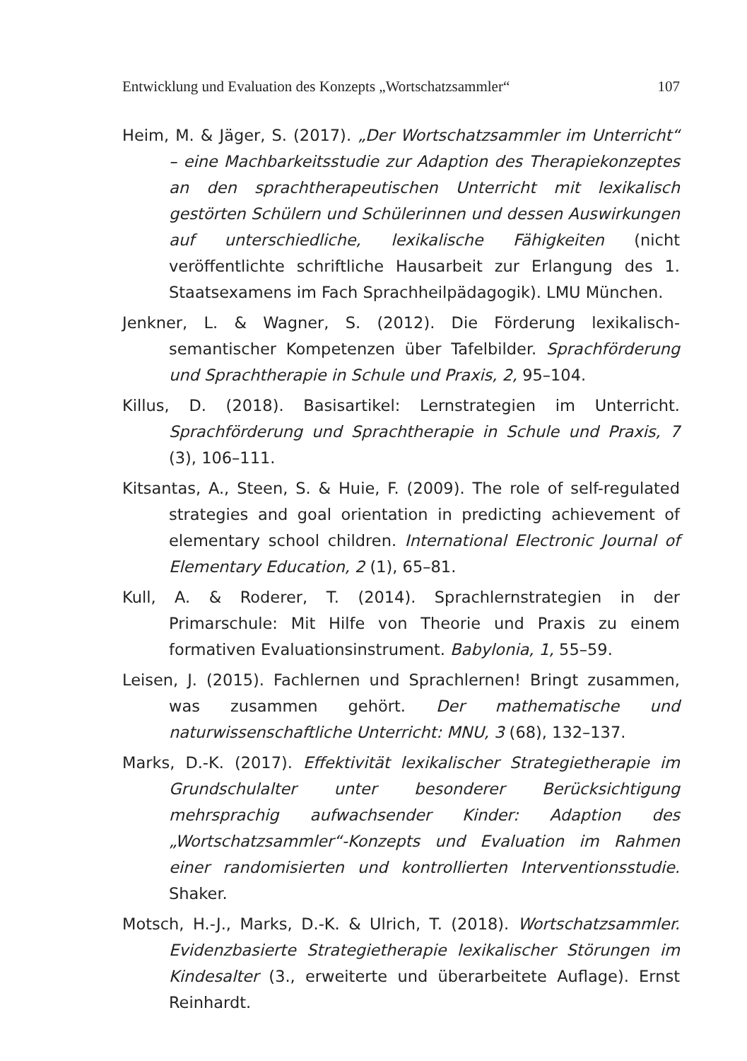Entwicklung und Evaluation des Konzepts „Wortschatzsammler“107
Heim, M. & Jäger, S. (2017). „Der Wortschatzsammler im Unterricht“ – eine Machbarkeitsstudie zur Adaption des Therapiekonzeptes an den sprachtherapeutischen Unterricht mit lexikalisch gestörten Schülern und Schülerinnen und dessen Auswirkungen auf unterschiedliche, lexikalische Fähigkeiten (nicht veröffentlichte schriftliche Hausarbeit zur Erlangung des 1. Staatsexamens im Fach Sprachheilpädagogik). LMU München.
Jenkner, L. & Wagner, S. (2012). Die Förderung lexikalisch-semantischer Kompetenzen über Tafelbilder. Sprachförderung und Sprachtherapie in Schule und Praxis, 2, 95–104.
Killus, D. (2018). Basisartikel: Lernstrategien im Unterricht. Sprachförderung und Sprachtherapie in Schule und Praxis, 7 (3), 106–111.
Kitsantas, A., Steen, S. & Huie, F. (2009). The role of self-regulated strategies and goal orientation in predicting achievement of elementary school children. International Electronic Journal of Elementary Education, 2 (1), 65–81.
Kull, A. & Roderer, T. (2014). Sprachlernstrategien in der Primarschule: Mit Hilfe von Theorie und Praxis zu einem formativen Evaluationsinstrument. Babylonia, 1, 55–59.
Leisen, J. (2015). Fachlernen und Sprachlernen! Bringt zusammen, was zusammen gehört. Der mathematische und naturwissenschaftliche Unterricht: MNU, 3 (68), 132–137.
Marks, D.-K. (2017). Effektivität lexikalischer Strategietherapie im Grundschulalter unter besonderer Berücksichtigung mehrsprachig aufwachsender Kinder: Adaption des „Wortschatzsammler“-Konzepts und Evaluation im Rahmen einer randomisierten und kontrollierten Interventionsstudie. Shaker.
Motsch, H.-J., Marks, D.-K. & Ulrich, T. (2018). Wortschatzsammler. Evidenzbasierte Strategietherapie lexikalischer Störungen im Kindesalter (3., erweiterte und überarbeitete Auflage). Ernst Reinhardt.